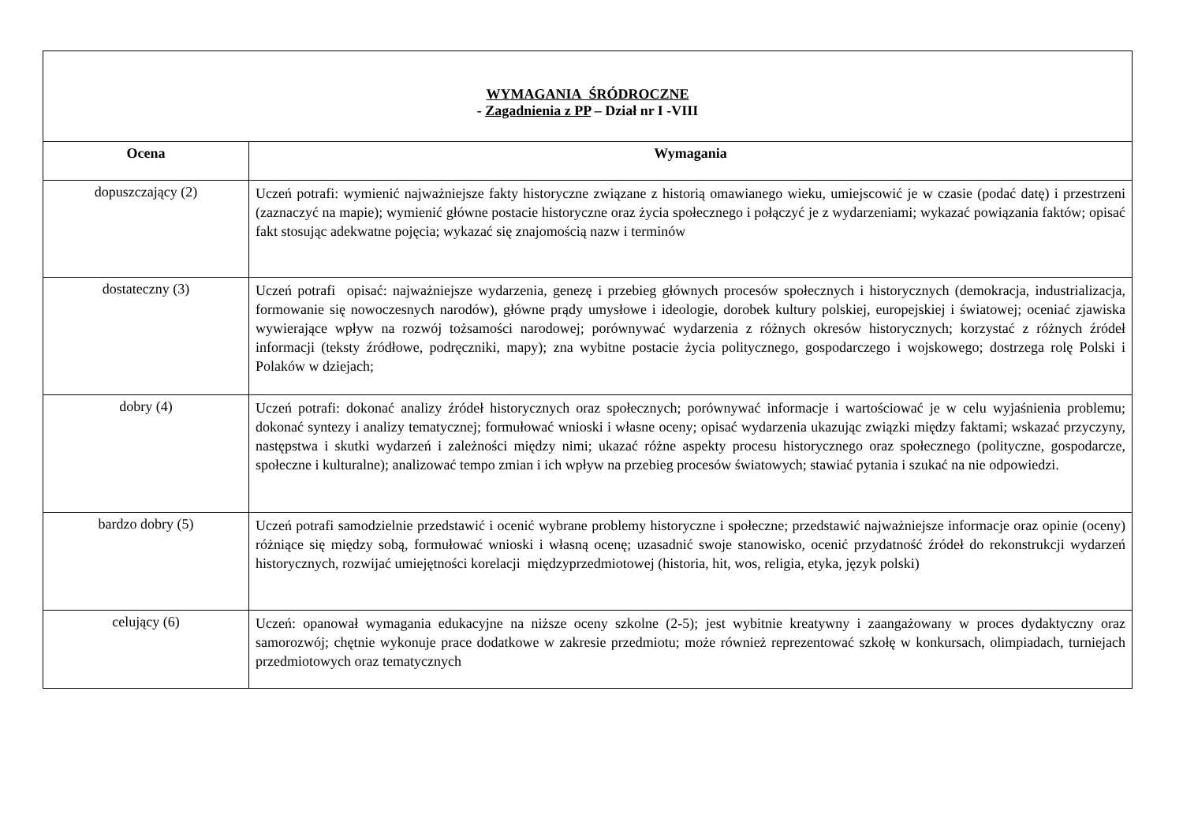| WYMAGANIA ŚRÓDROCZNE - Zagadnienia z PP – Dział nr I -VIII | |
| Ocena | Wymagania |
| dopuszczający (2) | Uczeń potrafi: wymienić najważniejsze fakty historyczne związane z historią omawianego wieku, umiejscowić je w czasie (podać datę) i przestrzeni (zaznaczyć na mapie); wymienić główne postacie historyczne oraz życia społecznego i połączyć je z wydarzeniami; wykazać powiązania faktów; opisać fakt stosując adekwatne pojęcia; wykazać się znajomością nazw i terminów |
| dostateczny (3) | Uczeń potrafi opisać: najważniejsze wydarzenia, genezę i przebieg głównych procesów społecznych i historycznych (demokracja, industrializacja, formowanie się nowoczesnych narodów), główne prądy umysłowe i ideologie, dorobek kultury polskiej, europejskiej i światowej; oceniać zjawiska wywierające wpływ na rozwój tożsamości narodowej; porównywać wydarzenia z różnych okresów historycznych; korzystać z różnych źródeł informacji (teksty źródłowe, podręczniki, mapy); zna wybitne postacie życia politycznego, gospodarczego i wojskowego; dostrzega rolę Polski i Polaków w dziejach; |
| dobry (4) | Uczeń potrafi: dokonać analizy źródeł historycznych oraz społecznych; porównywać informacje i wartościować je w celu wyjaśnienia problemu; dokonać syntezy i analizy tematycznej; formułować wnioski i własne oceny; opisać wydarzenia ukazując związki między faktami; wskazać przyczyny, następstwa i skutki wydarzeń i zależności między nimi; ukazać różne aspekty procesu historycznego oraz społecznego (polityczne, gospodarcze, społeczne i kulturalne); analizować tempo zmian i ich wpływ na przebieg procesów światowych; stawiać pytania i szukać na nie odpowiedzi. |
| bardzo dobry (5) | Uczeń potrafi samodzielnie przedstawić i ocenić wybrane problemy historyczne i społeczne; przedstawić najważniejsze informacje oraz opinie (oceny) różniące się między sobą, formułować wnioski i własną ocenę; uzasadnić swoje stanowisko, ocenić przydatność źródeł do rekonstrukcji wydarzeń historycznych, rozwijać umiejętności korelacji międzyprzedmiotowej (historia, hit, wos, religia, etyka, język polski) |
| celujący (6) | Uczeń: opanował wymagania edukacyjne na niższe oceny szkolne (2-5); jest wybitnie kreatywny i zaangażowany w proces dydaktyczny oraz samorozwój; chętnie wykonuje prace dodatkowe w zakresie przedmiotu; może również reprezentować szkołę w konkursach, olimpiadach, turniejach przedmiotowych oraz tematycznych |